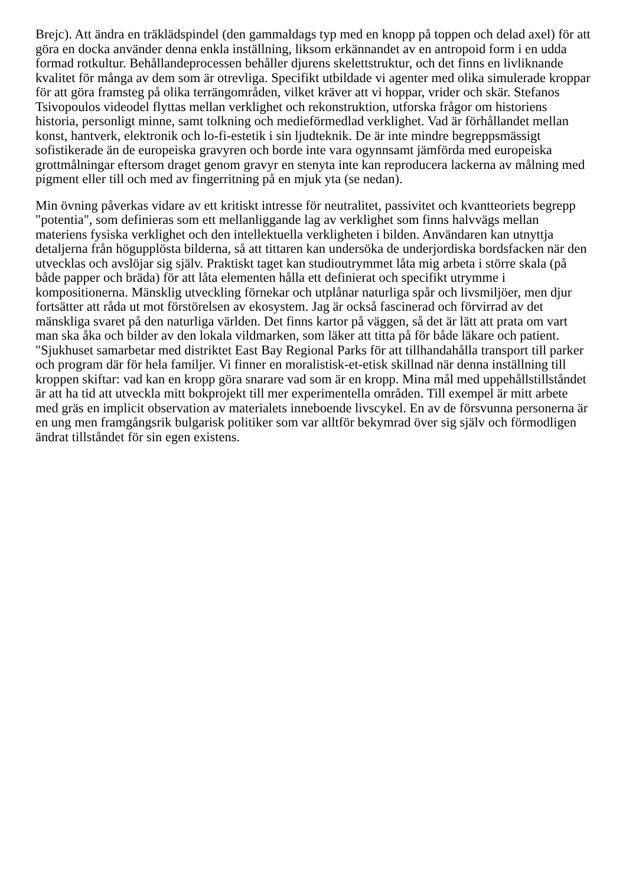Brejc). Att ändra en träklädspindel (den gammaldags typ med en knopp på toppen och delad axel) för att göra en docka använder denna enkla inställning, liksom erkännandet av en antropoid form i en udda formad rotkultur. Behållandeprocessen behåller djurens skelettstruktur, och det finns en livliknande kvalitet för många av dem som är otrevliga. Specifikt utbildade vi agenter med olika simulerade kroppar för att göra framsteg på olika terrängområden, vilket kräver att vi hoppar, vrider och skär. Stefanos Tsivopoulos videodel flyttas mellan verklighet och rekonstruktion, utforska frågor om historiens historia, personligt minne, samt tolkning och medieförmedlad verklighet. Vad är förhållandet mellan konst, hantverk, elektronik och lo-fi-estetik i sin ljudteknik. De är inte mindre begreppsmässigt sofistikerade än de europeiska gravyren och borde inte vara ogynnsamt jämförda med europeiska grottmålningar eftersom draget genom gravyr en stenyta inte kan reproducera lackerna av målning med pigment eller till och med av fingerritning på en mjuk yta (se nedan).
Min övning påverkas vidare av ett kritiskt intresse för neutralitet, passivitet och kvantteoriets begrepp "potentia", som definieras som ett mellanliggande lag av verklighet som finns halvvägs mellan materiens fysiska verklighet och den intellektuella verkligheten i bilden. Användaren kan utnyttja detaljerna från högupplösta bilderna, så att tittaren kan undersöka de underjordiska bordsfacken när den utvecklas och avslöjar sig själv. Praktiskt taget kan studioutrymmet låta mig arbeta i större skala (på både papper och bräda) för att låta elementen hålla ett definierat och specifikt utrymme i kompositionerna. Mänsklig utveckling förnekar och utplånar naturliga spår och livsmiljöer, men djur fortsätter att råda ut mot förstörelsen av ekosystem. Jag är också fascinerad och förvirrad av det mänskliga svaret på den naturliga världen. Det finns kartor på väggen, så det är lätt att prata om vart man ska åka och bilder av den lokala vildmarken, som läker att titta på för både läkare och patient. "Sjukhuset samarbetar med distriktet East Bay Regional Parks för att tillhandahålla transport till parker och program där för hela familjer. Vi finner en moralistisk-et-etisk skillnad när denna inställning till kroppen skiftar: vad kan en kropp göra snarare vad som är en kropp. Mina mål med uppehållstillståndet är att ha tid att utveckla mitt bokprojekt till mer experimentella områden. Till exempel är mitt arbete med gräs en implicit observation av materialets inneboende livscykel. En av de försvunna personerna är en ung men framgångsrik bulgarisk politiker som var alltför bekymrad över sig själv och förmodligen ändrat tillståndet för sin egen existens.